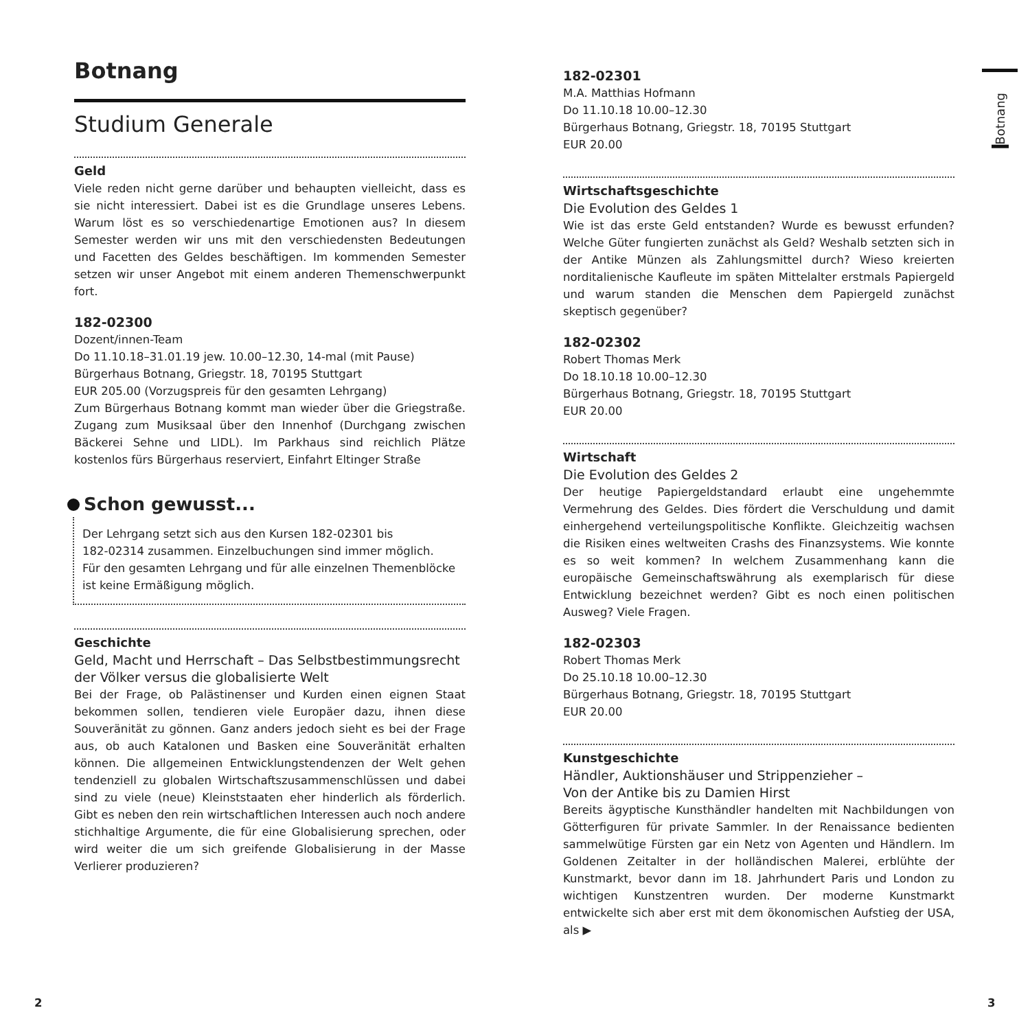Botnang
Studium Generale
Geld
Viele reden nicht gerne darüber und behaupten vielleicht, dass es sie nicht interessiert. Dabei ist es die Grundlage unseres Lebens. Warum löst es so verschiedenartige Emotionen aus? In diesem Semester werden wir uns mit den verschiedensten Bedeutungen und Facetten des Geldes beschäftigen. Im kommenden Semester setzen wir unser Angebot mit einem anderen Themenschwerpunkt fort.
182-02300
Dozent/innen-Team
Do 11.10.18–31.01.19 jew. 10.00–12.30, 14-mal (mit Pause)
Bürgerhaus Botnang, Griegstr. 18, 70195 Stuttgart
EUR 205.00 (Vorzugspreis für den gesamten Lehrgang)
Zum Bürgerhaus Botnang kommt man wieder über die Griegstraße. Zugang zum Musiksaal über den Innenhof (Durchgang zwischen Bäckerei Sehne und LIDL). Im Parkhaus sind reichlich Plätze kostenlos fürs Bürgerhaus reserviert, Einfahrt Eltinger Straße
Schon gewusst...
Der Lehrgang setzt sich aus den Kursen 182-02301 bis
182-02314 zusammen. Einzelbuchungen sind immer möglich.
Für den gesamten Lehrgang und für alle einzelnen Themenblöcke ist keine Ermäßigung möglich.
Geschichte
Geld, Macht und Herrschaft – Das Selbstbestimmungsrecht der Völker versus die globalisierte Welt
Bei der Frage, ob Palästinenser und Kurden einen eignen Staat bekommen sollen, tendieren viele Europäer dazu, ihnen diese Souveränität zu gönnen. Ganz anders jedoch sieht es bei der Frage aus, ob auch Katalonen und Basken eine Souveränität erhalten können. Die allgemeinen Entwicklungstendenzen der Welt gehen tendenziell zu globalen Wirtschaftszusammenschlüssen und dabei sind zu viele (neue) Kleinststaaten eher hinderlich als förderlich. Gibt es neben den rein wirtschaftlichen Interessen auch noch andere stichhaltige Argumente, die für eine Globalisierung sprechen, oder wird weiter die um sich greifende Globalisierung in der Masse Verlierer produzieren?
182-02301
M.A. Matthias Hofmann
Do 11.10.18 10.00–12.30
Bürgerhaus Botnang, Griegstr. 18, 70195 Stuttgart
EUR 20.00
Wirtschaftsgeschichte
Die Evolution des Geldes 1
Wie ist das erste Geld entstanden? Wurde es bewusst erfunden? Welche Güter fungierten zunächst als Geld? Weshalb setzten sich in der Antike Münzen als Zahlungsmittel durch? Wieso kreierten norditalienische Kaufleute im späten Mittelalter erstmals Papiergeld und warum standen die Menschen dem Papiergeld zunächst skeptisch gegenüber?
182-02302
Robert Thomas Merk
Do 18.10.18 10.00–12.30
Bürgerhaus Botnang, Griegstr. 18, 70195 Stuttgart
EUR 20.00
Wirtschaft
Die Evolution des Geldes 2
Der heutige Papiergeldstandard erlaubt eine ungehemmte Vermehrung des Geldes. Dies fördert die Verschuldung und damit einhergehend verteilungspolitische Konflikte. Gleichzeitig wachsen die Risiken eines weltweiten Crashs des Finanzsystems. Wie konnte es so weit kommen? In welchem Zusammenhang kann die europäische Gemeinschaftswährung als exemplarisch für diese Entwicklung bezeichnet werden? Gibt es noch einen politischen Ausweg? Viele Fragen.
182-02303
Robert Thomas Merk
Do 25.10.18 10.00–12.30
Bürgerhaus Botnang, Griegstr. 18, 70195 Stuttgart
EUR 20.00
Kunstgeschichte
Händler, Auktionshäuser und Strippenzieher –
Von der Antike bis zu Damien Hirst
Bereits ägyptische Kunsthändler handelten mit Nachbildungen von Götterfiguren für private Sammler. In der Renaissance bedienten sammelwütige Fürsten gar ein Netz von Agenten und Händlern. Im Goldenen Zeitalter in der holländischen Malerei, erblühte der Kunstmarkt, bevor dann im 18. Jahrhundert Paris und London zu wichtigen Kunstzentren wurden. Der moderne Kunstmarkt entwickelte sich aber erst mit dem ökonomischen Aufstieg der USA, als ▶
Botnang
2 3